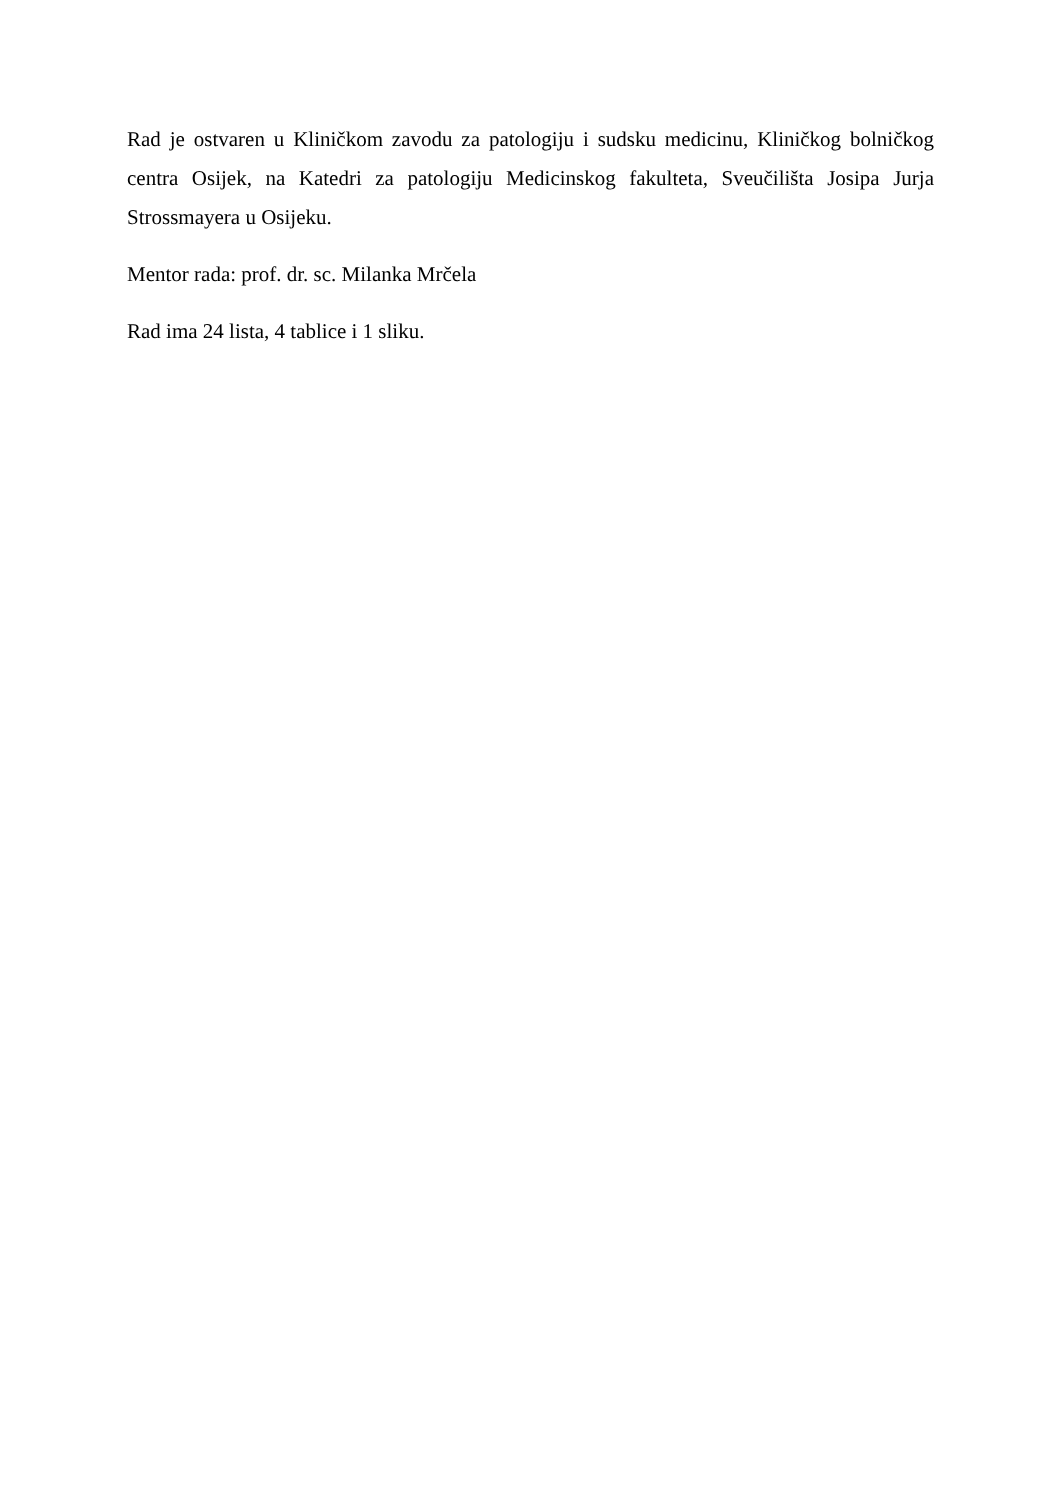Rad je ostvaren u Kliničkom zavodu za patologiju i sudsku medicinu, Kliničkog bolničkog centra Osijek, na Katedri za patologiju Medicinskog fakulteta, Sveučilišta Josipa Jurja Strossmayera u Osijeku.
Mentor rada: prof. dr. sc. Milanka Mrčela
Rad ima 24 lista, 4 tablice i 1 sliku.